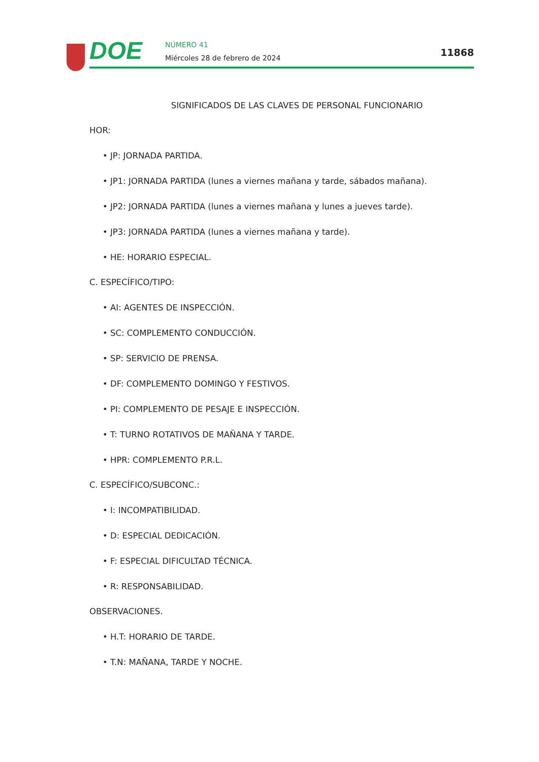DOE NÚMERO 41
Miércoles 28 de febrero de 2024
11868
SIGNIFICADOS DE LAS CLAVES DE PERSONAL FUNCIONARIO
HOR:
• JP: JORNADA PARTIDA.
• JP1: JORNADA PARTIDA (lunes a viernes mañana y tarde, sábados mañana).
• JP2: JORNADA PARTIDA (lunes a viernes mañana y lunes a jueves tarde).
• JP3: JORNADA PARTIDA (lunes a viernes mañana y tarde).
• HE: HORARIO ESPECIAL.
C. ESPECÍFICO/TIPO:
• AI: AGENTES DE INSPECCIÓN.
• SC: COMPLEMENTO CONDUCCIÓN.
• SP: SERVICIO DE PRENSA.
• DF: COMPLEMENTO DOMINGO Y FESTIVOS.
• PI: COMPLEMENTO DE PESAJE E INSPECCIÓN.
• T: TURNO ROTATIVOS DE MAÑANA Y TARDE.
• HPR: COMPLEMENTO P.R.L.
C. ESPECÍFICO/SUBCONC.:
• I: INCOMPATIBILIDAD.
• D: ESPECIAL DEDICACIÓN.
• F: ESPECIAL DIFICULTAD TÉCNICA.
• R: RESPONSABILIDAD.
OBSERVACIONES.
• H.T: HORARIO DE TARDE.
• T.N: MAÑANA, TARDE Y NOCHE.